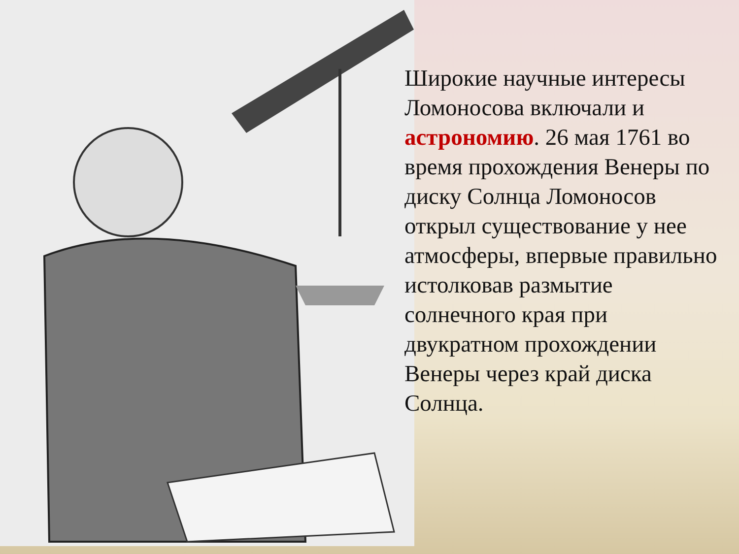Широкие научные интересы Ломоносова включали и астрономию. 26 мая 1761 во время прохождения Венеры по диску Солнца Ломоносов открыл существование у нее атмосферы, впервые правильно истолковав размытие солнечного края при двукратном прохождении Венеры через край диска Солнца.